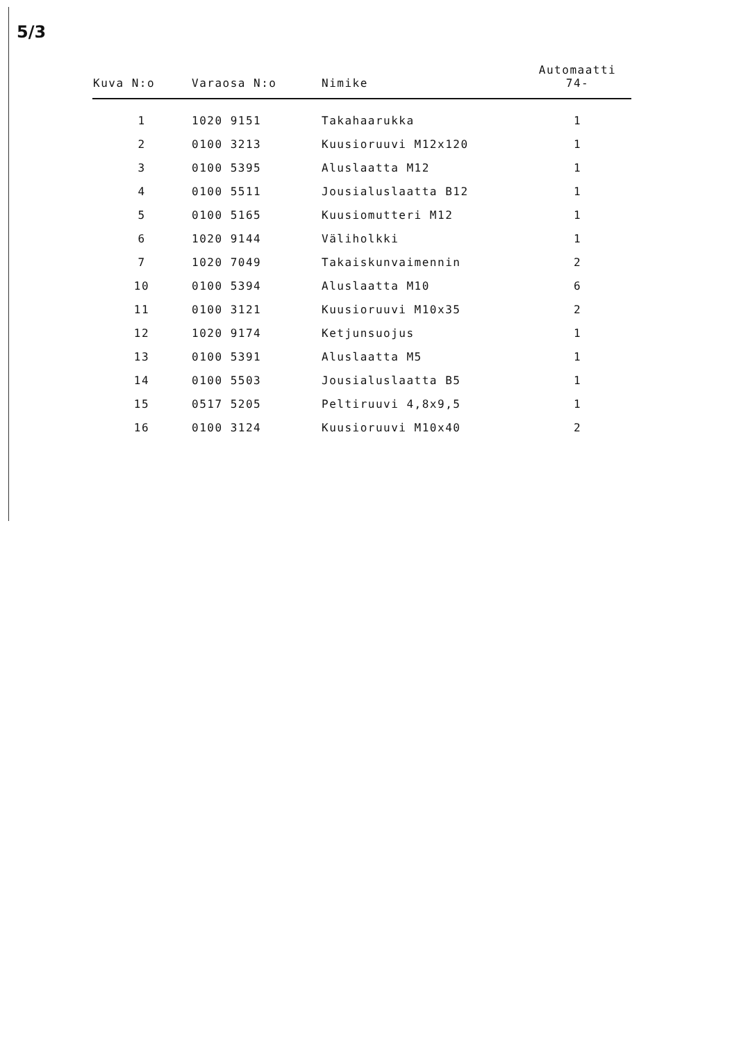5/3
| Kuva N:o | Varaosa N:o | Nimike | Automaatti 74- |
| --- | --- | --- | --- |
| 1 | 1020 9151 | Takahaarukka | 1 |
| 2 | 0100 3213 | Kuusioruuvi M12x120 | 1 |
| 3 | 0100 5395 | Aluslaatta M12 | 1 |
| 4 | 0100 5511 | Jousialuslaatta B12 | 1 |
| 5 | 0100 5165 | Kuusiomutteri M12 | 1 |
| 6 | 1020 9144 | Väliholkki | 1 |
| 7 | 1020 7049 | Takaiskunvaimennin | 2 |
| 10 | 0100 5394 | Aluslaatta M10 | 6 |
| 11 | 0100 3121 | Kuusioruuvi M10x35 | 2 |
| 12 | 1020 9174 | Ketjunsuojus | 1 |
| 13 | 0100 5391 | Aluslaatta M5 | 1 |
| 14 | 0100 5503 | Jousialuslaatta B5 | 1 |
| 15 | 0517 5205 | Peltiruuvi 4,8x9,5 | 1 |
| 16 | 0100 3124 | Kuusioruuvi M10x40 | 2 |